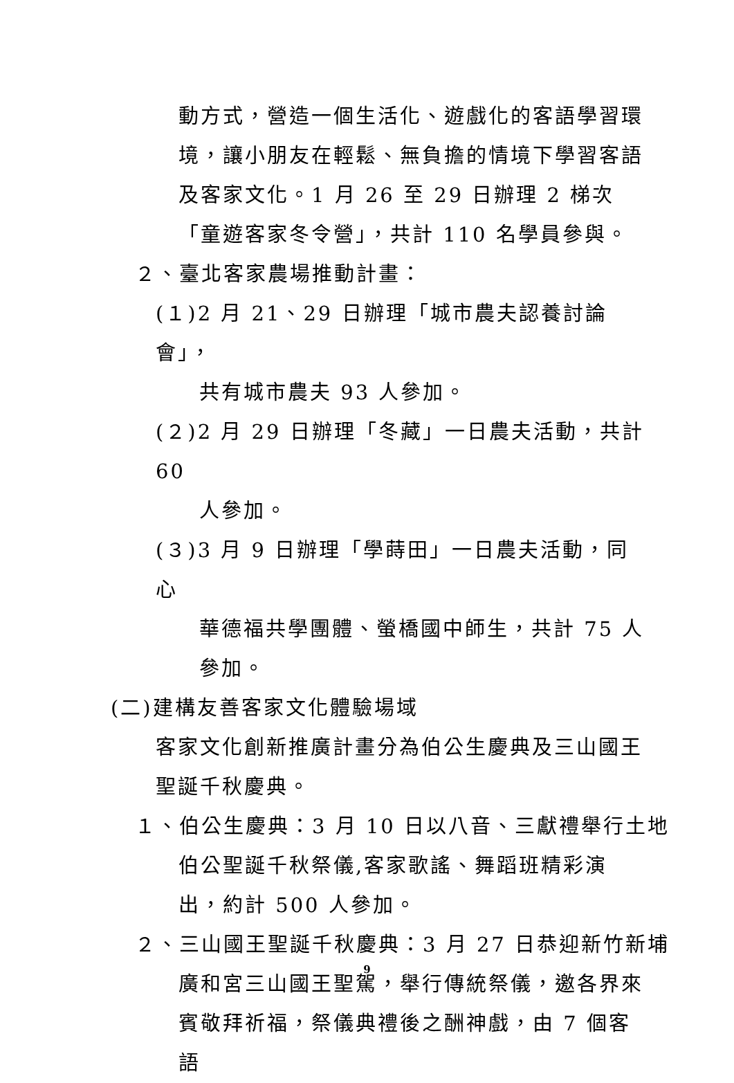動方式，營造一個生活化、遊戲化的客語學習環境，讓小朋友在輕鬆、無負擔的情境下學習客語及客家文化。1 月 26 至 29 日辦理 2 梯次「童遊客家冬令營」，共計 110 名學員參與。
２、臺北客家農場推動計畫：
(１)2 月 21、29 日辦理「城市農夫認養討論會」，
共有城市農夫 93 人參加。
(２)2 月 29 日辦理「冬藏」一日農夫活動，共計 60
人參加。
(３)3 月 9 日辦理「學蒔田」一日農夫活動，同心
華德福共學團體、螢橋國中師生，共計 75 人參加。
(二)建構友善客家文化體驗場域
客家文化創新推廣計畫分為伯公生慶典及三山國王聖誕千秋慶典。
１、伯公生慶典：3 月 10 日以八音、三獻禮舉行土地
伯公聖誕千秋祭儀,客家歌謠、舞蹈班精彩演出，約計 500 人參加。
２、三山國王聖誕千秋慶典：3 月 27 日恭迎新竹新埔
廣和宮三山國王聖駕，舉行傳統祭儀，邀各界來賓敬拜祈福，祭儀典禮後之酬神戲，由 7 個客語
9